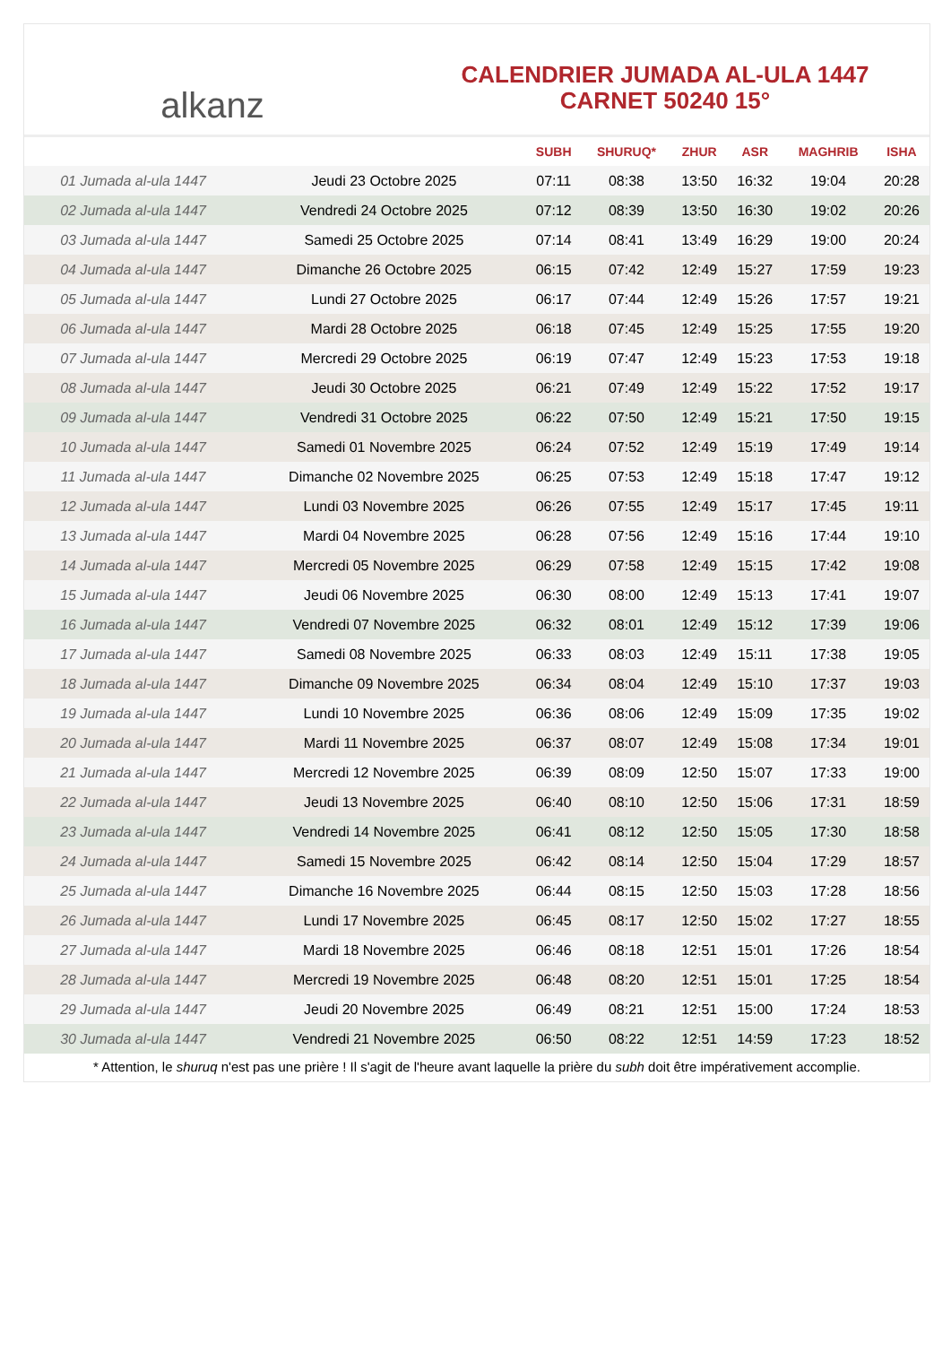alkanz
CALENDRIER JUMADA AL-ULA 1447
CARNET 50240 15°
| | | SUBH | SHURUQ* | ZHUR | ASR | MAGHRIB | ISHA |
| --- | --- | --- | --- | --- | --- | --- | --- |
| 01 Jumada al-ula 1447 | Jeudi 23 Octobre 2025 | 07:11 | 08:38 | 13:50 | 16:32 | 19:04 | 20:28 |
| 02 Jumada al-ula 1447 | Vendredi 24 Octobre 2025 | 07:12 | 08:39 | 13:50 | 16:30 | 19:02 | 20:26 |
| 03 Jumada al-ula 1447 | Samedi 25 Octobre 2025 | 07:14 | 08:41 | 13:49 | 16:29 | 19:00 | 20:24 |
| 04 Jumada al-ula 1447 | Dimanche 26 Octobre 2025 | 06:15 | 07:42 | 12:49 | 15:27 | 17:59 | 19:23 |
| 05 Jumada al-ula 1447 | Lundi 27 Octobre 2025 | 06:17 | 07:44 | 12:49 | 15:26 | 17:57 | 19:21 |
| 06 Jumada al-ula 1447 | Mardi 28 Octobre 2025 | 06:18 | 07:45 | 12:49 | 15:25 | 17:55 | 19:20 |
| 07 Jumada al-ula 1447 | Mercredi 29 Octobre 2025 | 06:19 | 07:47 | 12:49 | 15:23 | 17:53 | 19:18 |
| 08 Jumada al-ula 1447 | Jeudi 30 Octobre 2025 | 06:21 | 07:49 | 12:49 | 15:22 | 17:52 | 19:17 |
| 09 Jumada al-ula 1447 | Vendredi 31 Octobre 2025 | 06:22 | 07:50 | 12:49 | 15:21 | 17:50 | 19:15 |
| 10 Jumada al-ula 1447 | Samedi 01 Novembre 2025 | 06:24 | 07:52 | 12:49 | 15:19 | 17:49 | 19:14 |
| 11 Jumada al-ula 1447 | Dimanche 02 Novembre 2025 | 06:25 | 07:53 | 12:49 | 15:18 | 17:47 | 19:12 |
| 12 Jumada al-ula 1447 | Lundi 03 Novembre 2025 | 06:26 | 07:55 | 12:49 | 15:17 | 17:45 | 19:11 |
| 13 Jumada al-ula 1447 | Mardi 04 Novembre 2025 | 06:28 | 07:56 | 12:49 | 15:16 | 17:44 | 19:10 |
| 14 Jumada al-ula 1447 | Mercredi 05 Novembre 2025 | 06:29 | 07:58 | 12:49 | 15:15 | 17:42 | 19:08 |
| 15 Jumada al-ula 1447 | Jeudi 06 Novembre 2025 | 06:30 | 08:00 | 12:49 | 15:13 | 17:41 | 19:07 |
| 16 Jumada al-ula 1447 | Vendredi 07 Novembre 2025 | 06:32 | 08:01 | 12:49 | 15:12 | 17:39 | 19:06 |
| 17 Jumada al-ula 1447 | Samedi 08 Novembre 2025 | 06:33 | 08:03 | 12:49 | 15:11 | 17:38 | 19:05 |
| 18 Jumada al-ula 1447 | Dimanche 09 Novembre 2025 | 06:34 | 08:04 | 12:49 | 15:10 | 17:37 | 19:03 |
| 19 Jumada al-ula 1447 | Lundi 10 Novembre 2025 | 06:36 | 08:06 | 12:49 | 15:09 | 17:35 | 19:02 |
| 20 Jumada al-ula 1447 | Mardi 11 Novembre 2025 | 06:37 | 08:07 | 12:49 | 15:08 | 17:34 | 19:01 |
| 21 Jumada al-ula 1447 | Mercredi 12 Novembre 2025 | 06:39 | 08:09 | 12:50 | 15:07 | 17:33 | 19:00 |
| 22 Jumada al-ula 1447 | Jeudi 13 Novembre 2025 | 06:40 | 08:10 | 12:50 | 15:06 | 17:31 | 18:59 |
| 23 Jumada al-ula 1447 | Vendredi 14 Novembre 2025 | 06:41 | 08:12 | 12:50 | 15:05 | 17:30 | 18:58 |
| 24 Jumada al-ula 1447 | Samedi 15 Novembre 2025 | 06:42 | 08:14 | 12:50 | 15:04 | 17:29 | 18:57 |
| 25 Jumada al-ula 1447 | Dimanche 16 Novembre 2025 | 06:44 | 08:15 | 12:50 | 15:03 | 17:28 | 18:56 |
| 26 Jumada al-ula 1447 | Lundi 17 Novembre 2025 | 06:45 | 08:17 | 12:50 | 15:02 | 17:27 | 18:55 |
| 27 Jumada al-ula 1447 | Mardi 18 Novembre 2025 | 06:46 | 08:18 | 12:51 | 15:01 | 17:26 | 18:54 |
| 28 Jumada al-ula 1447 | Mercredi 19 Novembre 2025 | 06:48 | 08:20 | 12:51 | 15:01 | 17:25 | 18:54 |
| 29 Jumada al-ula 1447 | Jeudi 20 Novembre 2025 | 06:49 | 08:21 | 12:51 | 15:00 | 17:24 | 18:53 |
| 30 Jumada al-ula 1447 | Vendredi 21 Novembre 2025 | 06:50 | 08:22 | 12:51 | 14:59 | 17:23 | 18:52 |
* Attention, le shuruq n'est pas une prière ! Il s'agit de l'heure avant laquelle la prière du subh doit être impérativement accomplie.